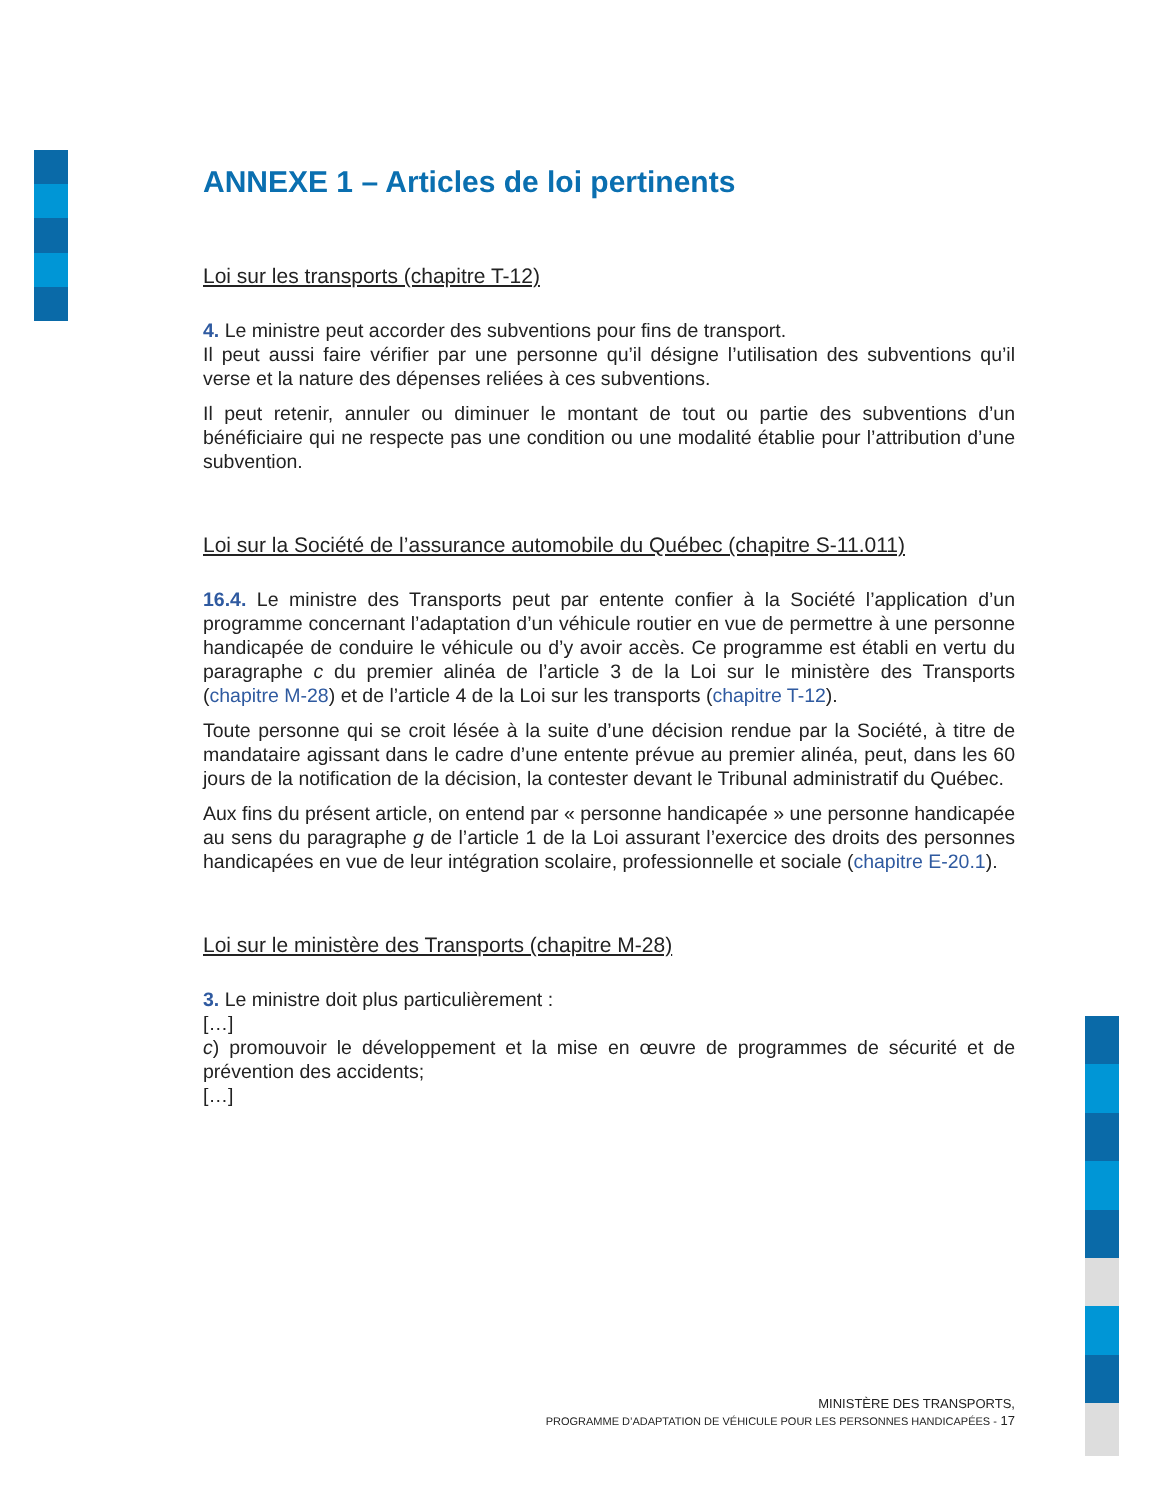ANNEXE 1 – Articles de loi pertinents
Loi sur les transports (chapitre T-12)
4. Le ministre peut accorder des subventions pour fins de transport.
Il peut aussi faire vérifier par une personne qu’il désigne l’utilisation des subventions qu’il verse et la nature des dépenses reliées à ces subventions.
Il peut retenir, annuler ou diminuer le montant de tout ou partie des subventions d’un bénéficiaire qui ne respecte pas une condition ou une modalité établie pour l’attribution d’une subvention.
Loi sur la Société de l’assurance automobile du Québec (chapitre S-11.011)
16.4. Le ministre des Transports peut par entente confier à la Société l’application d’un programme concernant l’adaptation d’un véhicule routier en vue de permettre à une personne handicapée de conduire le véhicule ou d’y avoir accès. Ce programme est établi en vertu du paragraphe c du premier alinéa de l’article 3 de la Loi sur le ministère des Transports (chapitre M-28) et de l’article 4 de la Loi sur les transports (chapitre T-12).
Toute personne qui se croit lésée à la suite d’une décision rendue par la Société, à titre de mandataire agissant dans le cadre d’une entente prévue au premier alinéa, peut, dans les 60 jours de la notification de la décision, la contester devant le Tribunal administratif du Québec.
Aux fins du présent article, on entend par « personne handicapée » une personne handicapée au sens du paragraphe g de l’article 1 de la Loi assurant l’exercice des droits des personnes handicapées en vue de leur intégration scolaire, professionnelle et sociale (chapitre E-20.1).
Loi sur le ministère des Transports (chapitre M-28)
3. Le ministre doit plus particulièrement :
[…]
c) promouvoir le développement et la mise en œuvre de programmes de sécurité et de prévention des accidents;
[…]
MINISTÈRE DES TRANSPORTS,
PROGRAMME D’ADAPTATION DE VÉHICULE POUR LES PERSONNES HANDICAPÉES - 17